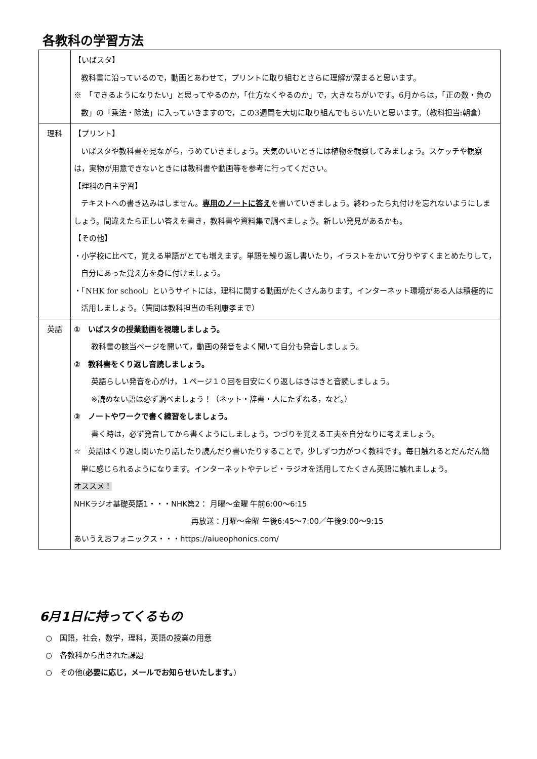各教科の学習方法
| | 【いばスタ】 教科書に沿っているので，動画とあわせて，プリントに取り組むとさらに理解が深まると思います。 ※ 「できるようになりたい」と思ってやるのか，「仕方なくやるのか」で，大きなちがいです。6月からは，「正の数・負の数」の「乗法・除法」に入っていきますので，この3週間を大切に取り組んでもらいたいと思います。（教科担当:朝倉） |
| 理科 | 【プリント】 いばスタや教科書を見ながら，うめていきましょう。天気のいいときには植物を観察してみましょう。スケッチや観察は，実物が用意できないときには教科書や動画等を参考に行ってください。 【理科の自主学習】 テキストへの書き込みはしません。 専用のノートに答え を書いていきましょう。終わったら丸付けを忘れないようにしましょう。間違えたら正しい答えを書き，教科書や資料集で調べましょう。新しい発見があるかも。 【その他】 ・小学校に比べて，覚える単語がとても増えます。単語を繰り返し書いたり，イラストをかいて分りやすくまとめたりして，自分にあった覚え方を身に付けましょう。 ・「NHK for school」というサイトには，理科に関する動画がたくさんあります。インターネット環境がある人は積極的に活用しましょう。（質問は教科担当の毛利康孝まで） |
| 英語 | ① いばスタの授業動画を視聴しましょう。 教科書の該当ページを開いて，動画の発音をよく聞いて自分も発音しましょう。 ② 教科書をくり返し音読しましょう。 英語らしい発音を心がけ，１ページ１０回を目安にくり返しはきはきと音読しましょう。 ※読めない語は必ず調べましょう！（ネット・辞書・人にたずねる，など。） ③ ノートやワークで書く練習をしましょう。 書く時は，必ず発音してから書くようにしましょう。つづりを覚える工夫を自分なりに考えましょう。 ☆ 英語はくり返し聞いたり話したり読んだり書いたりすることで，少しずつ力がつく教科です。毎日触れるとだんだん簡単に感じられるようになります。インターネットやテレビ・ラジオを活用してたくさん英語に触れましょう。 オススメ！ NHKラジオ基礎英語1・・・NHK第2： 月曜～金曜 午前6:00～6:15 再放送：月曜～金曜 午後6:45～7:00／午後9:00～9:15 あいうえおフォニックス・・・https://aiueophonics.com/ |
6月1日に持ってくるもの
○　国語，社会，数学，理科，英語の授業の用意
○　各教科から出された課題
○　その他(必要に応じ，メールでお知らせいたします。)